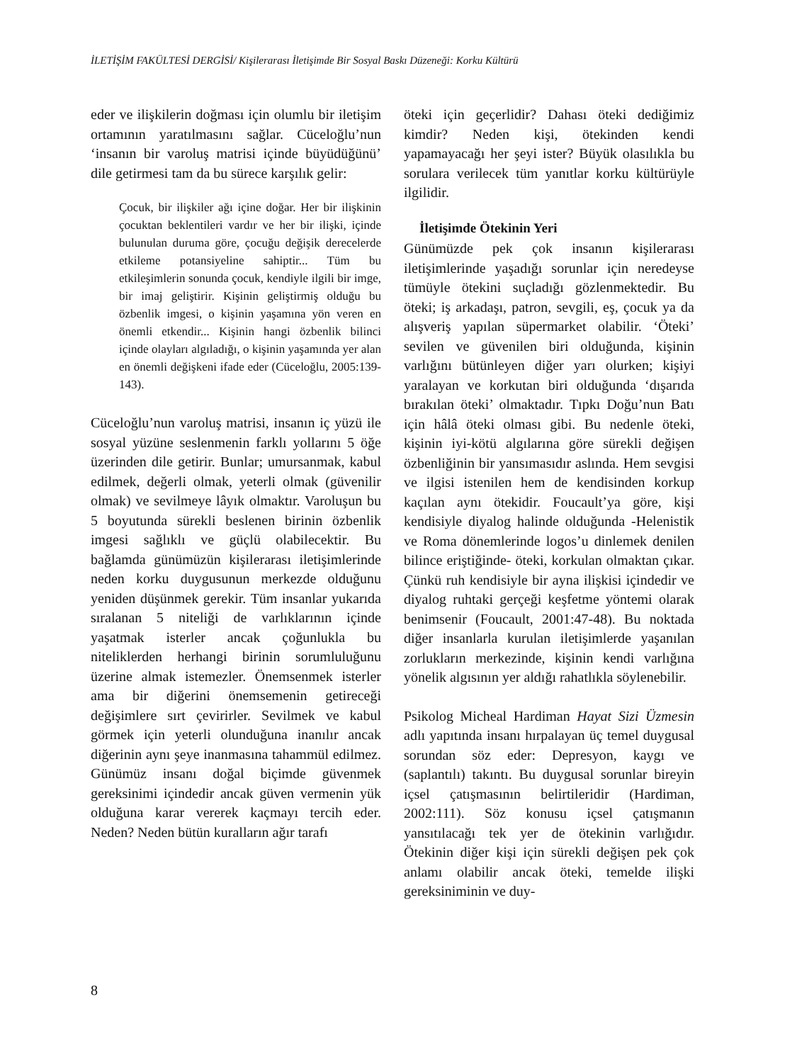İLETİŞİM FAKÜLTESİ DERGİSİ/ Kişilerarası İletişimde Bir Sosyal Baskı Düzeneği: Korku Kültürü
eder ve ilişkilerin doğması için olumlu bir iletişim ortamının yaratılmasını sağlar. Cüceloğlu’nun ‘insanın bir varoluş matrisi içinde büyüdüğünü’ dile getirmesi tam da bu sürece karşılık gelir:
Çocuk, bir ilişkiler ağı içine doğar. Her bir ilişkinin çocuktan beklentileri vardır ve her bir ilişki, içinde bulunulan duruma göre, çocuğu değişik derecelerde etkileme potansiyeline sahiptir... Tüm bu etkileşimlerin sonunda çocuk, kendiyle ilgili bir imge, bir imaj geliştirir. Kişinin geliştirmiş olduğu bu özbenlik imgesi, o kişinin yaşamına yön veren en önemli etkendir... Kişinin hangi özbenlik bilinci içinde olayları algıladığı, o kişinin yaşamında yer alan en önemli değişkeni ifade eder (Cüceloğlu, 2005:139-143).
Cüceloğlu’nun varoluş matrisi, insanın iç yüzü ile sosyal yüzüne seslenmenin farklı yollarını 5 öğe üzerinden dile getirir. Bunlar; umursanmak, kabul edilmek, değerli olmak, yeterli olmak (güvenilir olmak) ve sevilmeye lâyık olmaktır. Varoluşun bu 5 boyutunda sürekli beslenen birinin özbenlik imgesi sağlıklı ve güçlü olabilecektir. Bu bağlamda günümüzün kişilerarası iletişimlerinde neden korku duygusunun merkezde olduğunu yeniden düşünmek gerekir. Tüm insanlar yukarıda sıralanan 5 niteliği de varlıklarının içinde yaşatmak isterler ancak çoğunlukla bu niteliklerden herhangi birinin sorumluluğunu üzerine almak istemezler. Önemsenmek isterler ama bir diğerini önemsemenin getireceği değişimlere sırt çevirirler. Sevilmek ve kabul görmek için yeterli olunduğuna inanılır ancak diğerinin aynı şeye inanmasına tahammül edilmez. Günümüz insanı doğal biçimde güvenmek gereksinimi içindedir ancak güven vermenin yük olduğuna karar vererek kaçmayı tercih eder. Neden? Neden bütün kuralların ağır tarafı
öteki için geçerlidir? Dahası öteki dediğimiz kimdir? Neden kişi, ötekinden kendi yapamayacağı her şeyi ister? Büyük olasılıkla bu sorulara verilecek tüm yanıtlar korku kültürüyle ilgilidir.
İletişimde Ötekinin Yeri
Günümüzde pek çok insanın kişilerarası iletişimlerinde yaşadığı sorunlar için neredeyse tümüyle ötekini suçladığı gözlenmektedir. Bu öteki; iş arkadaşı, patron, sevgili, eş, çocuk ya da alışveriş yapılan süpermarket olabilir. ‘Öteki’ sevilen ve güvenilen biri olduğunda, kişinin varlığını bütünleyen diğer yarı olurken; kişiyi yaralayan ve korkutan biri olduğunda ‘dışarıda bırakılan öteki’ olmaktadır. Tıpkı Doğu’nun Batı için hâlâ öteki olması gibi. Bu nedenle öteki, kişinin iyi-kötü algılarına göre sürekli değişen özbenliğinin bir yansımasıdır aslında. Hem sevgisi ve ilgisi istenilen hem de kendisinden korkup kaçılan aynı ötekidir. Foucault’ya göre, kişi kendisiyle diyalog halinde olduğunda -Helenistik ve Roma dönemlerinde logos’u dinlemek denilen bilince eriştiğinde- öteki, korkulan olmaktan çıkar. Çünkü ruh kendisiyle bir ayna ilişkisi içindedir ve diyalog ruhtaki gerçeği keşfetme yöntemi olarak benimsenir (Foucault, 2001:47-48). Bu noktada diğer insanlarla kurulan iletişimlerde yaşanılan zorlukların merkezinde, kişinin kendi varlığına yönelik algısının yer aldığı rahatlıkla söylenebilir.
Psikolog Micheal Hardiman Hayat Sizi Üzmesin adlı yapıtında insanı hırpalayan üç temel duygusal sorundan söz eder: Depresyon, kaygı ve (saplantılı) takıntı. Bu duygusal sorunlar bireyin içsel çatışmasının belirtileridir (Hardiman, 2002:111). Söz konusu içsel çatışmanın yansıtılacağı tek yer de ötekinin varlığıdır. Ötekinin diğer kişi için sürekli değişen pek çok anlamı olabilir ancak öteki, temelde ilişki gereksiniminin ve duy-
8